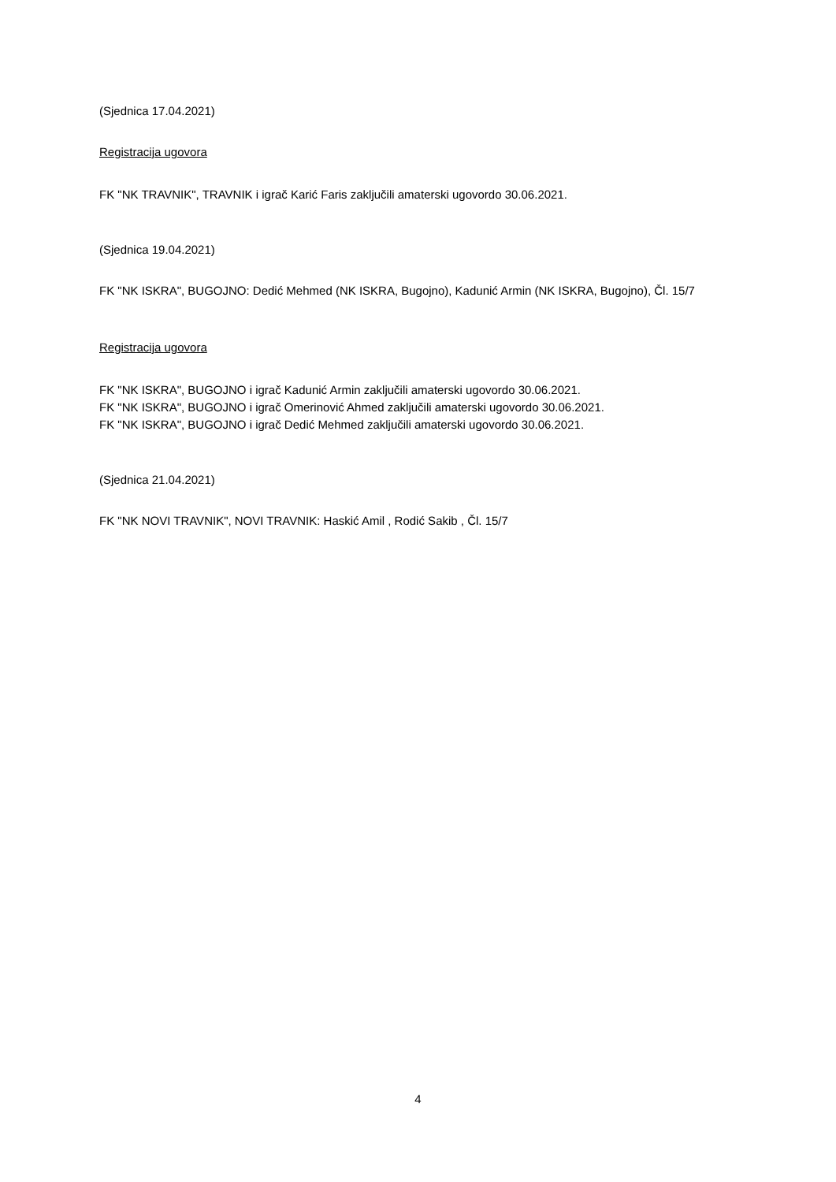(Sjednica 17.04.2021)
Registracija ugovora
FK "NK TRAVNIK", TRAVNIK i igrač Karić Faris zaključili amaterski ugovordo 30.06.2021.
(Sjednica 19.04.2021)
FK "NK ISKRA", BUGOJNO: Dedić Mehmed (NK ISKRA, Bugojno), Kadunić Armin (NK ISKRA, Bugojno), Čl. 15/7
Registracija ugovora
FK "NK ISKRA", BUGOJNO i igrač Kadunić Armin zaključili amaterski ugovordo 30.06.2021.
FK "NK ISKRA", BUGOJNO i igrač Omerinović Ahmed zaključili amaterski ugovordo 30.06.2021.
FK "NK ISKRA", BUGOJNO i igrač Dedić Mehmed zaključili amaterski ugovordo 30.06.2021.
(Sjednica 21.04.2021)
FK "NK NOVI TRAVNIK", NOVI TRAVNIK: Haskić Amil , Rodić Sakib , Čl. 15/7
4